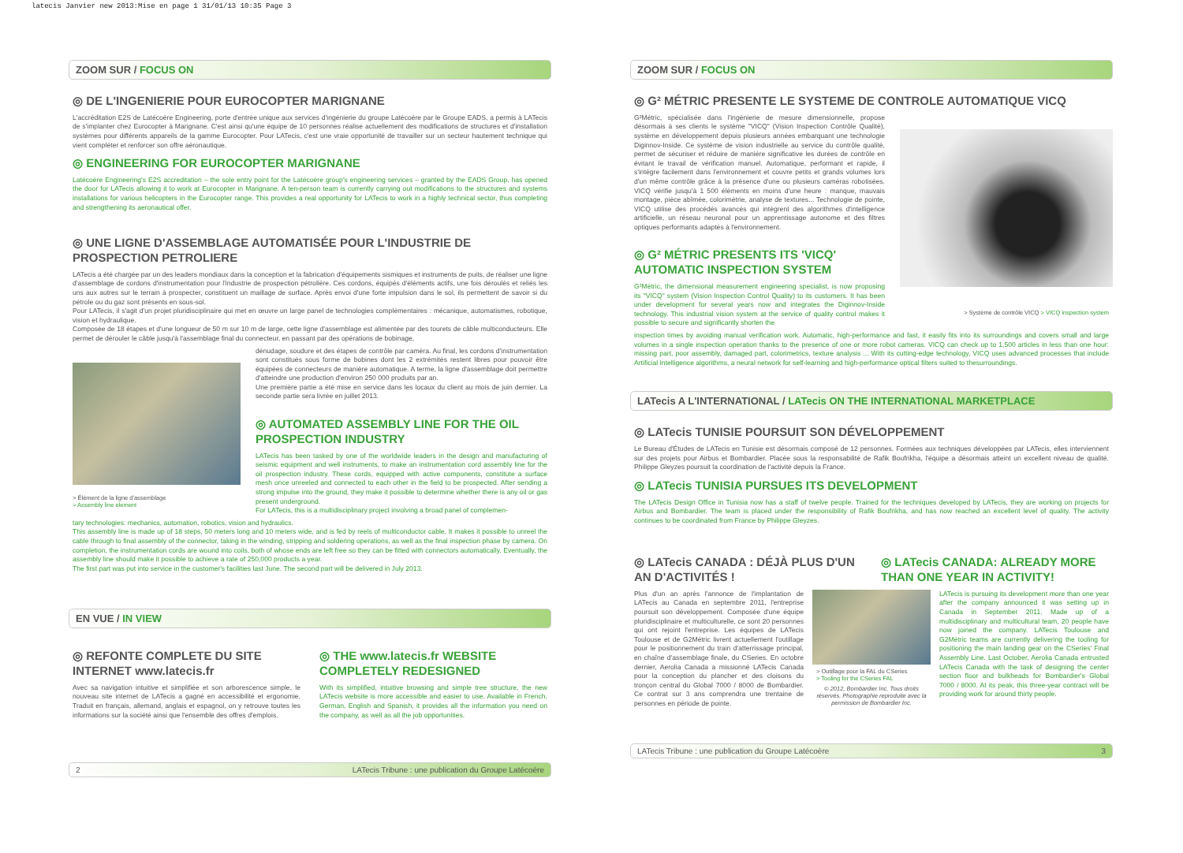latecis Janvier new 2013:Mise en page 1 31/01/13 10:35 Page 3
ZOOM SUR / FOCUS ON
◎ DE L'INGENIERIE POUR EUROCOPTER MARIGNANE
L'accréditation E2S de Latécoère Engineering, porte d'entrée unique aux services d'ingénierie du groupe Latécoère par le Groupe EADS, a permis à LATecis de s'implanter chez Eurocopter à Marignane. C'est ainsi qu'une équipe de 10 personnes réalise actuellement des modifications de structures et d'installation systèmes pour différents appareils de la gamme Eurocopter. Pour LATecis, c'est une vraie opportunité de travailler sur un secteur hautement technique qui vient compléter et renforcer son offre aéronautique.
◎ ENGINEERING FOR EUROCOPTER MARIGNANE
Latécoère Engineering's E2S accreditation – the sole entry point for the Latécoère group's engineering services – granted by the EADS Group, has opened the door for LATecis allowing it to work at Eurocopter in Marignane. A ten-person team is currently carrying out modifications to the structures and systems installations for various helicopters in the Eurocopter range. This provides a real opportunity for LATecis to work in a highly technical sector, thus completing and strengthening its aeronautical offer.
◎ UNE LIGNE D'ASSEMBLAGE AUTOMATISÉE POUR L'INDUSTRIE DE PROSPECTION PETROLIERE
LATecis a été chargée par un des leaders mondiaux dans la conception et la fabrication d'équipements sismiques et instruments de puits, de réaliser une ligne d'assemblage de cordons d'instrumentation pour l'industrie de prospection pétrolière. Ces cordons, équipés d'éléments actifs, une fois déroulés et reliés les uns aux autres sur le terrain à prospecter, constituent un maillage de surface. Après envoi d'une forte impulsion dans le sol, ils permettent de savoir si du pétrole ou du gaz sont présents en sous-sol.
Pour LATecis, il s'agit d'un projet pluridisciplinaire qui met en œuvre un large panel de technologies complémentaires : mécanique, automatismes, robotique, vision et hydraulique.
Composée de 18 étapes et d'une longueur de 50 m sur 10 m de large, cette ligne d'assemblage est alimentée par des tourets de câble multiconducteurs. Elle permet de dérouler le câble jusqu'à l'assemblage final du connecteur, en passant par des opérations de bobinage,
> Élément de la ligne d'assemblage
> Assembly line element
dénudage, soudure et des étapes de contrôle par caméra. Au final, les cordons d'instrumentation sont constitués sous forme de bobines dont les 2 extrémités restent libres pour pouvoir être équipées de connecteurs de manière automatique. A terme, la ligne d'assemblage doit permettre d'atteindre une production d'environ 250 000 produits par an.
Une première partie a été mise en service dans les locaux du client au mois de juin dernier. La seconde partie sera livrée en juillet 2013.
◎ AUTOMATED ASSEMBLY LINE FOR THE OIL PROSPECTION INDUSTRY
LATecis has been tasked by one of the worldwide leaders in the design and manufacturing of seismic equipment and well instruments, to make an instrumentation cord assembly line for the oil prospection industry. These cords, equipped with active components, constitute a surface mesh once unreeled and connected to each other in the field to be prospected. After sending a strong impulse into the ground, they make it possible to determine whether there is any oil or gas present underground.
For LATecis, this is a multidisciplinary project involving a broad panel of complemen-
tary technologies: mechanics, automation, robotics, vision and hydraulics.
This assembly line is made up of 18 steps, 50 meters long and 10 meters wide, and is fed by reels of multiconductor cable. It makes it possible to unreel the cable through to final assembly of the connector, taking in the winding, stripping and soldering operations, as well as the final inspection phase by camera. On completion, the instrumentation cords are wound into coils, both of whose ends are left free so they can be fitted with connectors automatically. Eventually, the assembly line should make it possible to achieve a rate of 250,000 products a year.
The first part was put into service in the customer's facilities last June. The second part will be delivered in July 2013.
EN VUE / IN VIEW
◎ REFONTE COMPLETE DU SITE INTERNET www.latecis.fr
Avec sa navigation intuitive et simplifiée et son arborescence simple, le nouveau site internet de LATecis a gagné en accessibilité et ergonomie. Traduit en français, allemand, anglais et espagnol, on y retrouve toutes les informations sur la société ainsi que l'ensemble des offres d'emplois.
◎ THE www.latecis.fr WEBSITE COMPLETELY REDESIGNED
With its simplified, intuitive browsing and simple tree structure, the new LATecis website is more accessible and easier to use. Available in French, German, English and Spanish, it provides all the information you need on the company, as well as all the job opportunities.
2 LATecis Tribune : une publication du Groupe Latécoère
ZOOM SUR / FOCUS ON
◎ G² MÉTRIC PRESENTE LE SYSTEME DE CONTROLE AUTOMATIQUE VICQ
G²Métric, spécialisée dans l'ingénierie de mesure dimensionnelle, propose désormais à ses clients le système "VICQ" (Vision Inspection Contrôle Qualité), système en développement depuis plusieurs années embarquant une technologie Diginnov-Inside. Ce système de vision industrielle au service du contrôle qualité, permet de sécuriser et réduire de manière significative les durées de contrôle en évitant le travail de vérification manuel. Automatique, performant et rapide, il s'intègre facilement dans l'environnement et couvre petits et grands volumes lors d'un même contrôle grâce à la présence d'une ou plusieurs caméras robotisées. VICQ vérifie jusqu'à 1 500 éléments en moins d'une heure : manque, mauvais montage, pièce abîmée, colorimétrie, analyse de textures... Technologie de pointe, VICQ utilise des procédés avancés qui intègrent des algorithmes d'intelligence artificielle, un réseau neuronal pour un apprentissage autonome et des filtres optiques performants adaptés à l'environnement.
◎ G² MÉTRIC PRESENTS ITS 'VICQ' AUTOMATIC INSPECTION SYSTEM
G²Métric, the dimensional measurement engineering specialist, is now proposing its "VICQ" system (Vision Inspection Control Quality) to its customers. It has been under development for several years now and integrates the Diginnov-Inside technology. This industrial vision system at the service of quality control makes it possible to secure and significantly shorten the
> Système de contrôle VICQ > VICQ inspection system
inspection times by avoiding manual verification work. Automatic, high-performance and fast, it easily fits into its surroundings and covers small and large volumes in a single inspection operation thanks to the presence of one or more robot cameras. VICQ can check up to 1,500 articles in less than one hour: missing part, poor assembly, damaged part, colorimetrics, texture analysis ... With its cutting-edge technology, VICQ uses advanced processes that include Artificial Intelligence algorithms, a neural network for self-learning and high-performance optical filters suited to thesurroundings.
LATecis A L'INTERNATIONAL / LATecis ON THE INTERNATIONAL MARKETPLACE
◎ LATecis TUNISIE POURSUIT SON DÉVELOPPEMENT
Le Bureau d'Études de LATecis en Tunisie est désormais composé de 12 personnes. Formées aux techniques développées par LATecis, elles interviennent sur des projets pour Airbus et Bombardier. Placée sous la responsabilité de Rafik Boufrikha, l'équipe a désormais atteint un excellent niveau de qualité. Philippe Gleyzes poursuit la coordination de l'activité depuis la France.
◎ LATecis TUNISIA PURSUES ITS DEVELOPMENT
The LATecis Design Office in Tunisia now has a staff of twelve people. Trained for the techniques developed by LATecis, they are working on projects for Airbus and Bombardier. The team is placed under the responsibility of Rafik Boufrikha, and has now reached an excellent level of quality. The activity continues to be coordinated from France by Philippe Gleyzes.
◎ LATecis CANADA : DÉJÀ PLUS D'UN AN D'ACTIVITÉS !
◎ LATecis CANADA: ALREADY MORE THAN ONE YEAR IN ACTIVITY!
Plus d'un an après l'annonce de l'implantation de LATecis au Canada en septembre 2011, l'entreprise poursuit son développement. Composée d'une équipe pluridisciplinaire et multiculturelle, ce sont 20 personnes qui ont rejoint l'entreprise. Les équipes de LATecis Toulouse et de G2Métric livrent actuellement l'outillage pour le positionnement du train d'atterrissage principal, en chaîne d'assemblage finale, du CSeries. En octobre dernier, Aerolia Canada a missionné LATecis Canada pour la conception du plancher et des cloisons du tronçon central du Global 7000 / 8000 de Bombardier. Ce contrat sur 3 ans comprendra une trentaine de personnes en période de pointe.
> Outillage pour la FAL du CSeries
> Tooling for the CSeries FAL
© 2012, Bombardier Inc. Tous droits réservés. Photographie reproduite avec la permission de Bombardier Inc.
LATecis is pursuing its development more than one year after the company announced it was setting up in Canada in September 2011. Made up of a multidisciplinary and multicultural team, 20 people have now joined the company. LATecis Toulouse and G2Métric teams are currently delivering the tooling for positioning the main landing gear on the CSeries' Final Assembly Line. Last October, Aerolia Canada entrusted LATecis Canada with the task of designing the center section floor and bulkheads for Bombardier's Global 7000 / 8000. At its peak, this three-year contract will be providing work for around thirty people.
LATecis Tribune : une publication du Groupe Latécoère 3